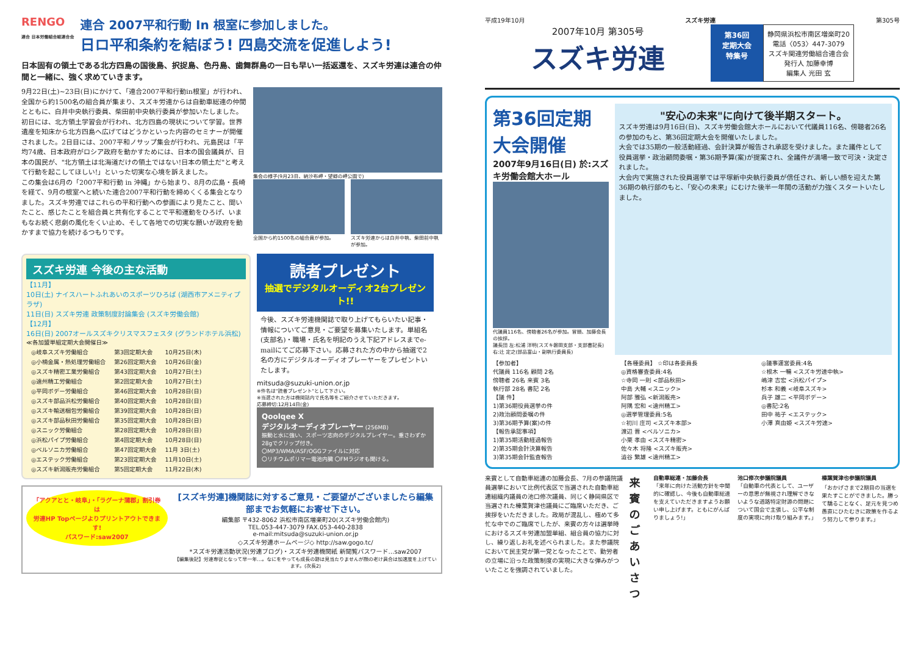RENGO
連合 日本労働組合総連合会
連合 2007平和行動 In 根室に参加しました。
日ロ平和条約を結ぼう! 四島交流を促進しよう!
日本固有の領土である北方四島の国後島、択捉島、色丹島、歯舞群島の一日も早い一括返還を、スズキ労連は連合の仲間と一緒に、強く求めていきます。
9月22日(土)~23日(日)にかけて、「連合2007平和行動in根室」が行われ、全国から約1500名の組合員が集まり、スズキ労連からは自動車総連の仲間とともに、白井中央執行委員、柴田前中央執行委員が参加いたしました。初日には、北方領土学習会が行われ、北方四島の現状について学習。世界遺産を知床から北方四島へ広げてはどうかといった内容のセミナーが開催されました。2日目には、2007平和ノサップ集会が行われ、元島民は「平均74歳、日本政府がロシア政府を動かすためには、日本の国会議員が、日本の国民が、"北方領土は北海道だけの領土ではない!日本の領土だ"と考えて行動を起こしてほしい!」といった切実な心境を訴えました。
この集会は6月の「2007平和行動 in 沖縄」から始まり、8月の広島・長崎を経て、9月の根室へと続いた連合2007平和行動を締めくくる集会となりました。スズキ労連ではこれらの平和行動への参画により見たこと、聞いたこと、感じたことを組合員と共有化することで平和運動をひろげ、いまもなお続く悲劇の風化をくい止め、そして各地での切実な願いが政府を動かすまで協力を続けるつもりです。
集会の様子(9月23日、納沙布岬・望郷の岬公園で)
全国から約1500名の組合員が参加。 スズキ労連からは白井中執、柴田前中執が参加。
スズキ労連 今後の主な活動
【11月】
10日(土) ナイスハートふれあいのスポーツひろば (湖西市アメニティプラザ)
11日(日) スズキ労連 政策制度討論集会 (スズキ労働会館)
【12月】
16日(日) 2007オールスズキクリスマスフェスタ (グランドホテル浜松)
≪各加盟単組定期大会開催日≫
| ◎岐阜スズキ労働組合 | 第3回定期大会 | 10月25日(木) |
| ◎小楠金属・熱処理労働組合 | 第26回定期大会 | 10月26日(金) |
| ◎スズキ精密工業労働組合 | 第43回定期大会 | 10月27日(土) |
| ◎遠州精工労働組合 | 第2回定期大会 | 10月27日(土) |
| ◎平岡ボデー労働組合 | 第46回定期大会 | 10月28日(日) |
| ◎スズキ部品浜松労働組合 | 第40回定期大会 | 10月28日(日) |
| ◎スズキ輸送梱包労働組合 | 第39回定期大会 | 10月28日(日) |
| ◎スズキ部品秋田労働組合 | 第35回定期大会 | 10月28日(日) |
| ◎スニック労働組合 | 第28回定期大会 | 10月28日(日) |
| ◎浜松パイプ労働組合 | 第4回定期大会 | 10月28日(日) |
| ◎ベルソニカ労働組合 | 第47回定期大会 | 11月 3日(土) |
| ◎エステック労働組合 | 第23回定期大会 | 11月10日(土) |
| ◎スズキ新潟販売労働組合 | 第5回定期大会 | 11月22日(木) |
読者プレゼント
抽選でデジタルオーディオ2台プレゼント!!
今後、スズキ労連機関誌で取り上げてもらいたい記事・情報についてご意見・ご要望を募集いたします。単組名(支部名)・職場・氏名を明記のうえ下記アドレスまでe-mailにてご応募下さい。応募された方の中から抽選で2名の方にデジタルオーディオプレーヤーをプレゼントいたします。
mitsuda@suzuki-union.or.jp
※件名は"読者プレゼント"として下さい。
※当選された方は機関誌内で氏名等をご紹介させていただきます。
応募締切:12月14日(金)
Qoolqee X
デジタルオーディオプレーヤー (256MB)
振動と水に強い、スポーツ志向のデジタルプレイヤー。重さわずか28gでクリップ付き。
〇MP3/WMA/ASF/OGGファイルに対応
〇リチウムポリマー電池内臓 〇FMラジオも聞ける。
「アクアとと・岐阜」・「ラグーナ蒲郡」割引券は
労連HP Topページよりプリントアウトできます!
パスワード:saw2007
[スズキ労連]機関誌に対するご意見・ご要望がございましたら編集部までお気軽にお寄せ下さい。
編集部 〒432-8062 浜松市南区増楽町20(スズキ労働会館内)
TEL.053-447-3079 FAX.053-440-2838
e-mail:mitsuda@suzuki-union.or.jp
◇スズキ労連ホームページ◇ http://saw.gogo.tc/
*スズキ労連活動状況(労連ブログ)・スズキ労連機関紙 新聞覧パスワード…saw2007
【編集後記】労連専従となって早一年…。なにをやっても成長の跡は見当たりませんが顔の老け具合は加速度を上げています。(次長2)
平成19年10月 スズキ労連 第305号
2007年10月 第305号
スズキ労連
第36回
定期大会
特集号
静岡県浜松市南区増楽町20
電話〈053〉447-3079
スズキ関連労働組合連合会
発行人 加藤幸博
編集人 光田 玄
第36回定期大会開催
2007年9月16日(日) 於:スズキ労働会館大ホール
代議員116名、傍聴者26名が参加。冒頭、加藤会長の挨拶。
議長団 左:松浦 洋明(スズキ磐田支部・支部書記長) 右:辻 定之(部品富山・副執行委員長)
"安心の未来"に向けて後半期スタート。
スズキ労連は9月16日(日)、スズキ労働会館大ホールにおいて代議員116名、傍聴者26名の参加のもと、第36回定期大会を開催いたしました。
大会では35期の一般活動経過、会計決算が報告され承認を受けました。また議件として役員選挙・政治顧問委嘱・第36期予算(案)が提案され、全議件が満場一致で可決・決定されました。
大会内で実施された役員選挙では平塚新中央執行委員が信任され、新しい顔を迎えた第36期の執行部のもと、「安心の未来」にむけた後半一年間の活動が力強くスタートいたしました。
【参加者】
代議員 116名 顧問 2名
傍聴者 26名 来賓 3名
執行部 28名 書記 2名
【議 件】
1)第36期役員選挙の件
2)政治顧問委嘱の件
3)第36期予算(案)の件
【報告承認事項】
1)第35期活動経過報告
2)第35期会計決算報告
3)第35期会計監査報告
【各種委員】 ☆印は各委員長
◎資格審査委員:4名
☆寺岡 一則 <部品秋田>
中島 大輔 <スニック>
阿部 雅弘 <新潟販売>
阿隅 宏和 <遠州精工>
◎選挙管理委員:5名
☆初川 庄司 <スズキ本部>
渡辺 晋 <ベルソニカ>
小栗 孝由 <スズキ精密>
佐々木 将隆 <スズキ販売>
澁谷 繁雄 <遠州精工>
◎議事運営委員:4名
☆根木 一暢 <スズキ労連中執>
嶋津 吉宏 <浜松パイプ>
杉本 和義 <岐阜スズキ>
兵子 雄二 <平岡ボデー>
◎書記:2名
田中 祐子 <エステック>
小澤 真由姫 <スズキ労連>
来賓として自動車総連の加藤会長、7月の参議院議員選挙において比例代表区で当選された自動車総連組織内議員の池口修次議員、同じく静岡県区で当選された榛葉賀津也議員にご臨席いただき、ご挨拶をいただきました。政局が混乱し、極めて多忙な中でのご臨席でしたが、来賓の方々は選挙時におけるスズキ労連加盟単組、組合員の協力に対し、繰り返しお礼を述べられました。また参議院において民主党が第一党となったことで、勤労者の立場に沿った政策制度の実現に大きな弾みがついたことを強調されていました。
来賓のごあいさつ
自動車総連・加藤会長
「来年に向けた活動方針を中間的に確認し、今後も自動車総連を支えていただきますようお願い申し上げます。ともにがんばりましょう!」
池口修次参議院議員
「自動車の代表として、ユーザーの意思が無視され理解できないような道路特定財源の問題について国会で主張し、公平な制度の実現に向け取り組みます。」
榛葉賀津也参議院議員
「おかげさまで2期目の当選を果たすことができました。勝って驕ることなく、足元を見つめ愚直にひたむきに政策を作るよう努力して参ります。」